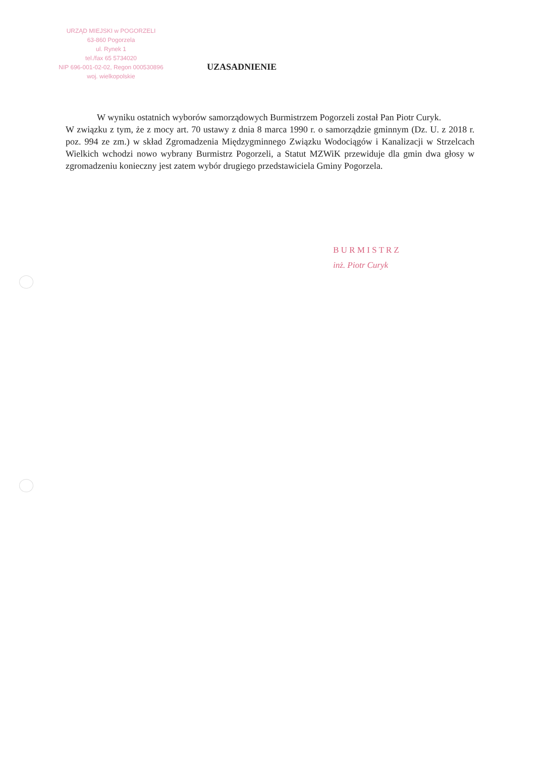URZĄD MIEJSKI w POGORZELI
63-860 Pogorzela
ul. Rynek 1
tel./fax 65 5734020
NIP 696-001-02-02, Regon 000530896
woj. wielkopolskie
UZASADNIENIE
W wyniku ostatnich wyborów samorządowych Burmistrzem Pogorzeli został Pan Piotr Curyk.
W związku z tym, że z mocy art. 70 ustawy z dnia 8 marca 1990 r. o samorządzie gminnym (Dz. U. z 2018 r. poz. 994 ze zm.) w skład Zgromadzenia Międzygminnego Związku Wodociągów i Kanalizacji w Strzelcach Wielkich wchodzi nowo wybrany Burmistrz Pogorzeli, a Statut MZWiK przewiduje dla gmin dwa głosy w zgromadzeniu konieczny jest zatem wybór drugiego przedstawiciela Gminy Pogorzela.
B U R M I S T R Z
inż. Piotr Curyk